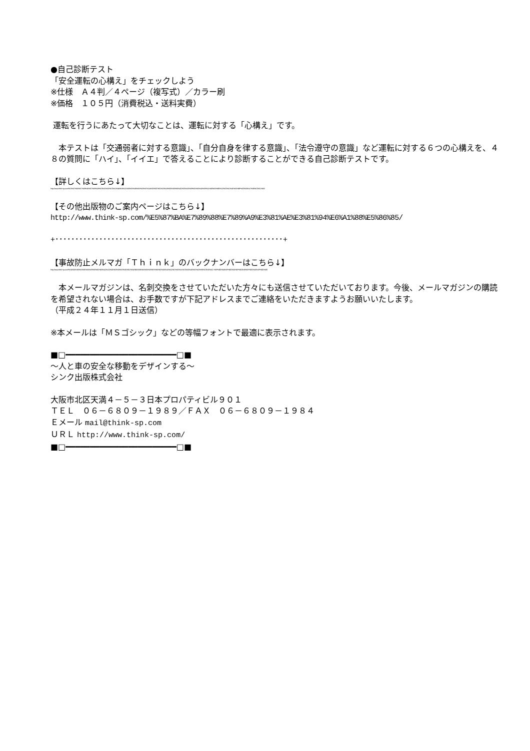●自己診断テスト
「安全運転の心構え」をチェックしよう
※仕様　Ａ４判／４ページ（複写式）／カラー刷
※価格　１０５円（消費税込・送料実費）
運転を行うにあたって大切なことは、運転に対する「心構え」です。
　本テストは「交通弱者に対する意識」、「自分自身を律する意識」、「法令遵守の意識」など運転に対する６つの心構えを、４８の質問に「ハイ」、「イイエ」で答えることにより診断することができる自己診断テストです。
【詳しくはこちら↓】
http://www.think-sp.com/%E5%87%BA%E7%89%88%E7%89%A9%E3%81%AE%E3%81%94%E6%A1%88%E5%86%85/%E8%87%AA%E5%B7%B1%E8%A8%BA%E6%96%AD%E5%AE%89%E5%85%A8%E9%81%8B%E8%BB%A2%E3%81%AE%E5%BF%83%E6%A7%8B%E3%81%88/
【その他出版物のご案内ページはこちら↓】
http://www.think-sp.com/%E5%87%BA%E7%89%88%E7%89%A9%E3%81%AE%E3%81%94%E6%A1%88%E5%86%85/
+･････････････････････････････････････････････････････････+
【事故防止メルマガ「Ｔｈｉｎｋ」のバックナンバーはこちら↓】
http://www.think-sp.com/%E4%BA%8B%E6%95%85%E9%98%B2%E6%AD%A2%E6%83%85%E5%A0%B1/%E4%BA%8B%E6%95%85%E9%98%B2%E6%AD%A2%E3%83%A1%E3%83%AB%E3%83%9E%E3%82%AC-%EF%BD%94%EF%BD%88%EF%BD%89%EF%BD%8E%EF%BD%8B/
　本メールマガジンは、名刺交換をさせていただいた方々にも送信させていただいております。今後、メールマガジンの購読を希望されない場合は、お手数ですが下記アドレスまでご連絡をいただきますようお願いいたします。
（平成２４年１１月１日送信）
※本メールは「ＭＳゴシック」などの等幅フォントで最適に表示されます。
■□━━━━━━━━━━━━━━━━━━━━━━━□■
～人と車の安全な移動をデザインする～
シンク出版株式会社
大阪市北区天満４－５－３日本プロパティビル９０１
ＴＥＬ　０６－６８０９－１９８９／ＦＡＸ　０６－６８０９－１９８４
Ｅメール mail@think-sp.com
ＵＲＬ http://www.think-sp.com/
■□━━━━━━━━━━━━━━━━━━━━━━━□■